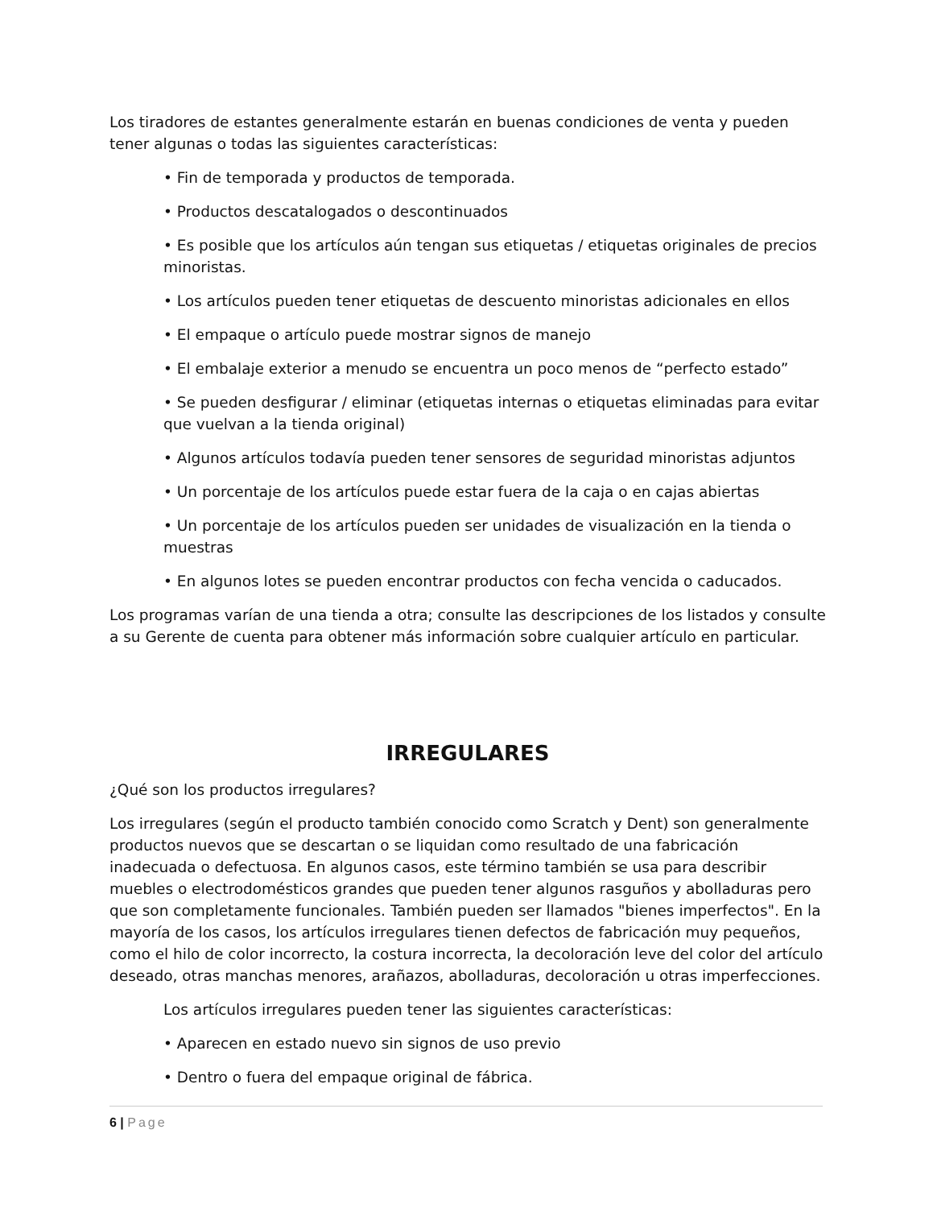Los tiradores de estantes generalmente estarán en buenas condiciones de venta y pueden tener algunas o todas las siguientes características:
• Fin de temporada y productos de temporada.
• Productos descatalogados o descontinuados
• Es posible que los artículos aún tengan sus etiquetas / etiquetas originales de precios minoristas.
• Los artículos pueden tener etiquetas de descuento minoristas adicionales en ellos
• El empaque o artículo puede mostrar signos de manejo
• El embalaje exterior a menudo se encuentra un poco menos de “perfecto estado”
• Se pueden desfigurar / eliminar (etiquetas internas o etiquetas eliminadas para evitar que vuelvan a la tienda original)
• Algunos artículos todavía pueden tener sensores de seguridad minoristas adjuntos
• Un porcentaje de los artículos puede estar fuera de la caja o en cajas abiertas
• Un porcentaje de los artículos pueden ser unidades de visualización en la tienda o muestras
• En algunos lotes se pueden encontrar productos con fecha vencida o caducados.
Los programas varían de una tienda a otra; consulte las descripciones de los listados y consulte a su Gerente de cuenta para obtener más información sobre cualquier artículo en particular.
IRREGULARES
¿Qué son los productos irregulares?
Los irregulares (según el producto también conocido como Scratch y Dent) son generalmente productos nuevos que se descartan o se liquidan como resultado de una fabricación inadecuada o defectuosa. En algunos casos, este término también se usa para describir muebles o electrodomésticos grandes que pueden tener algunos rasguños y abolladuras pero que son completamente funcionales. También pueden ser llamados "bienes imperfectos". En la mayoría de los casos, los artículos irregulares tienen defectos de fabricación muy pequeños, como el hilo de color incorrecto, la costura incorrecta, la decoloración leve del color del artículo deseado, otras manchas menores, arañazos, abolladuras, decoloración u otras imperfecciones.
Los artículos irregulares pueden tener las siguientes características:
• Aparecen en estado nuevo sin signos de uso previo
• Dentro o fuera del empaque original de fábrica.
6 | Page